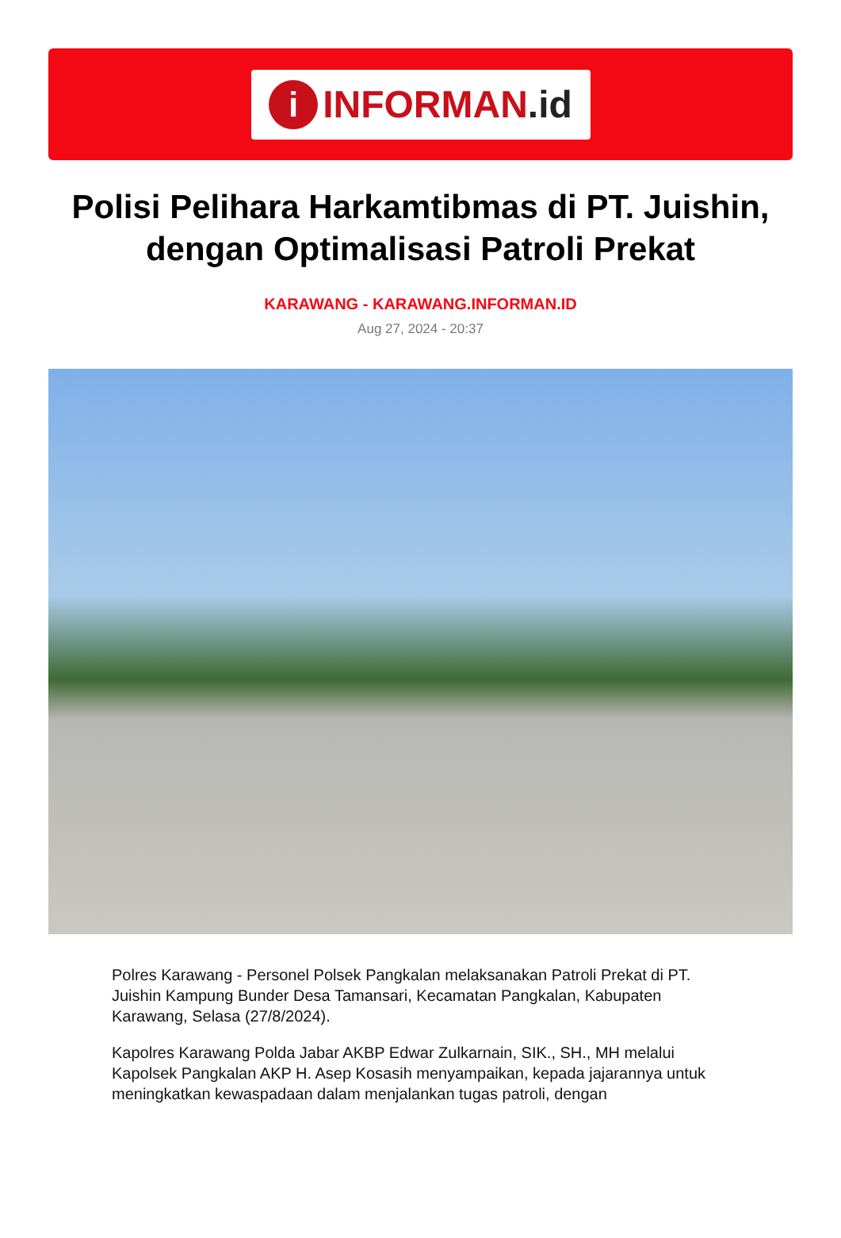i
INFORMAN.id
Polisi Pelihara Harkamtibmas di PT. Juishin, dengan Optimalisasi Patroli Prekat
KARAWANG - KARAWANG.INFORMAN.ID
Aug 27, 2024 - 20:37
Polres Karawang - Personel Polsek Pangkalan melaksanakan Patroli Prekat di PT. Juishin Kampung Bunder Desa Tamansari, Kecamatan Pangkalan, Kabupaten Karawang, Selasa (27/8/2024).
Kapolres Karawang Polda Jabar AKBP Edwar Zulkarnain, SIK., SH., MH melalui Kapolsek Pangkalan AKP H. Asep Kosasih menyampaikan, kepada jajarannya untuk meningkatkan kewaspadaan dalam menjalankan tugas patroli, dengan